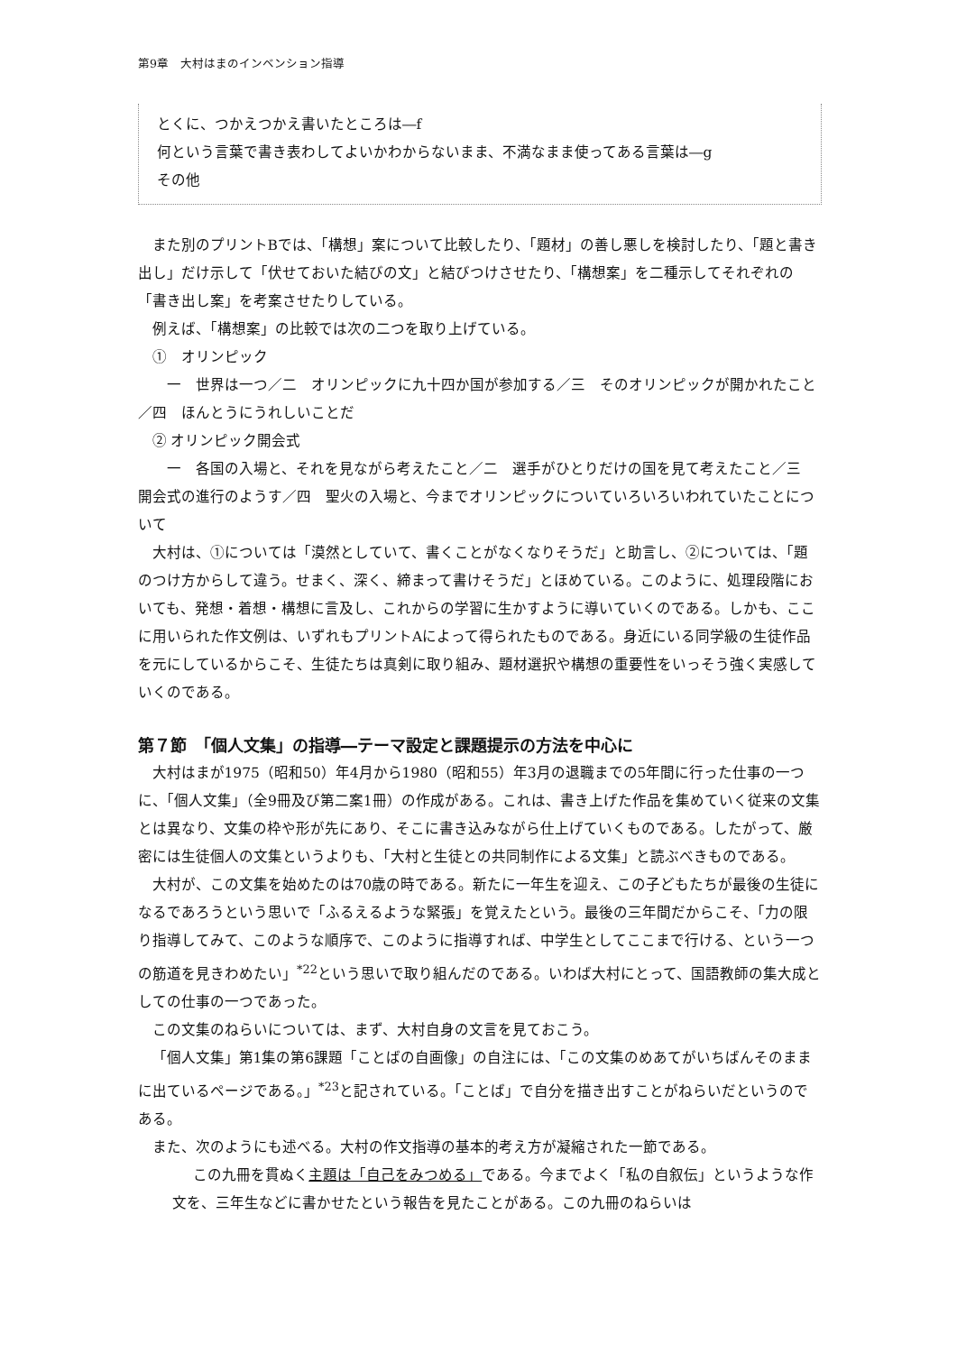第9章　大村はまのインベンション指導
とくに、つかえつかえ書いたところは―f
何という言葉で書き表わしてよいかわからないまま、不満なまま使ってある言葉は―g
その他
また別のプリントBでは、「構想」案について比較したり、「題材」の善し悪しを検討したり、「題と書き出し」だけ示して「伏せておいた結びの文」と結びつけさせたり、「構想案」を二種示してそれぞれの「書き出し案」を考案させたりしている。
例えば、「構想案」の比較では次の二つを取り上げている。
①　オリンピック
　一　世界は一つ／二　オリンピックに九十四か国が参加する／三　そのオリンピックが開かれたこと／四　ほんとうにうれしいことだ
② オリンピック開会式
　一　各国の入場と、それを見ながら考えたこと／二　選手がひとりだけの国を見て考えたこと／三　開会式の進行のようす／四　聖火の入場と、今までオリンピックについていろいろいわれていたことについて
大村は、①については「漠然としていて、書くことがなくなりそうだ」と助言し、②については、「題のつけ方からして違う。せまく、深く、締まって書けそうだ」とほめている。このように、処理段階においても、発想・着想・構想に言及し、これからの学習に生かすように導いていくのである。しかも、ここに用いられた作文例は、いずれもプリントAによって得られたものである。身近にいる同学級の生徒作品を元にしているからこそ、生徒たちは真剣に取り組み、題材選択や構想の重要性をいっそう強く実感していくのである。
第７節　「個人文集」の指導―テーマ設定と課題提示の方法を中心に
大村はまが1975（昭和50）年4月から1980（昭和55）年3月の退職までの5年間に行った仕事の一つに、「個人文集」（全9冊及び第二案1冊）の作成がある。これは、書き上げた作品を集めていく従来の文集とは異なり、文集の枠や形が先にあり、そこに書き込みながら仕上げていくものである。したがって、厳密には生徒個人の文集というよりも、「大村と生徒との共同制作による文集」と読ぶべきものである。
大村が、この文集を始めたのは70歳の時である。新たに一年生を迎え、この子どもたちが最後の生徒になるであろうという思いで「ふるえるような緊張」を覚えたという。最後の三年間だからこそ、「力の限り指導してみて、このような順序で、このように指導すれば、中学生としてここまで行ける、という一つの筋道を見きわめたい」<sup>*22</sup>という思いで取り組んだのである。いわば大村にとって、国語教師の集大成としての仕事の一つであった。
この文集のねらいについては、まず、大村自身の文言を見ておこう。
「個人文集」第1集の第6課題「ことばの自画像」の自注には、「この文集のめあてがいちばんそのままに出ているページである。」<sup>*23</sup>と記されている。「ことば」で自分を描き出すことがねらいだというのである。
また、次のようにも述べる。大村の作文指導の基本的考え方が凝縮された一節である。
この九冊を貫ぬく主題は「自己をみつめる」である。今までよく「私の自叙伝」というような作文を、三年生などに書かせたという報告を見たことがある。この九冊のねらいは